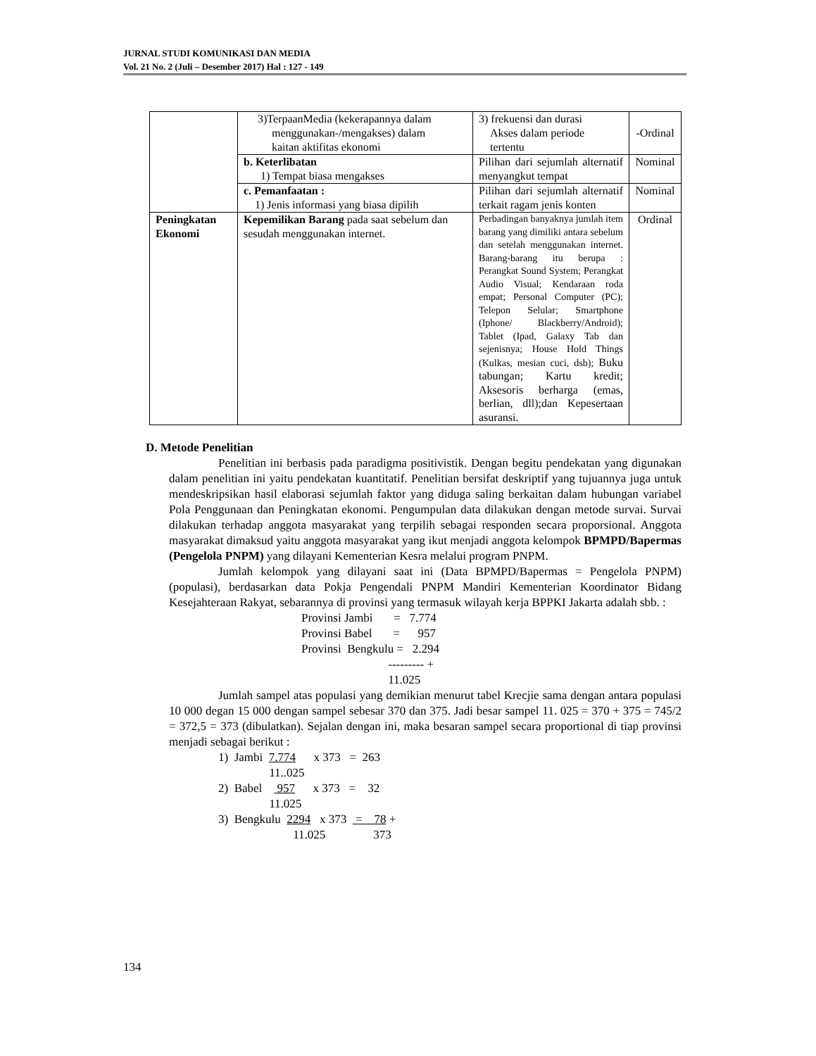JURNAL STUDI KOMUNIKASI DAN MEDIA
Vol. 21 No. 2 (Juli – Desember 2017) Hal : 127 - 149
| | 3)TerpaanMedia (kekerapannya dalam menggunakan-/mengakses) dalam kaitan aktifitas ekonomi | 3) frekuensi dan durasi Akses dalam periode tertentu | -Ordinal |
| | b. Keterlibatan 1) Tempat biasa mengakses | Pilihan dari sejumlah alternatif menyangkut tempat | Nominal |
| | c. Pemanfaatan : 1) Jenis informasi yang biasa dipilih | Pilihan dari sejumlah alternatif terkait ragam jenis konten | Nominal |
| Peningkatan Ekonomi | Kepemilikan Barang pada saat sebelum dan sesudah menggunakan internet. | Perbadingan banyaknya jumlah item barang yang dimiliki antara sebelum dan setelah menggunakan internet. Barang-barang itu berupa : Perangkat Sound System; Perangkat Audio Visual; Kendaraan roda empat; Personal Computer (PC); Telepon Selular; Smartphone (Iphone/ Blackberry/Android); Tablet (Ipad, Galaxy Tab dan sejenisnya; House Hold Things (Kulkas, mesian cuci, dsb); Buku tabungan; Kartu kredit; Aksesoris berharga (emas, berlian, dll);dan Kepesertaan asuransi. | Ordinal |
D. Metode Penelitian
Penelitian ini berbasis pada paradigma positivistik. Dengan begitu pendekatan yang digunakan dalam penelitian ini yaitu pendekatan kuantitatif. Penelitian bersifat deskriptif yang tujuannya juga untuk mendeskripsikan hasil elaborasi sejumlah faktor yang diduga saling berkaitan dalam hubungan variabel Pola Penggunaan dan Peningkatan ekonomi. Pengumpulan data dilakukan dengan metode survai. Survai dilakukan terhadap anggota masyarakat yang terpilih sebagai responden secara proporsional. Anggota masyarakat dimaksud yaitu anggota masyarakat yang ikut menjadi anggota kelompok BPMPD/Bapermas (Pengelola PNPM) yang dilayani Kementerian Kesra melalui program PNPM.
Jumlah kelompok yang dilayani saat ini (Data BPMPD/Bapermas = Pengelola PNPM) (populasi), berdasarkan data Pokja Pengendali PNPM Mandiri Kementerian Koordinator Bidang Kesejahteraan Rakyat, sebarannya di provinsi yang termasuk wilayah kerja BPPKI Jakarta adalah sbb. :
Provinsi Jambi = 7.774 Provinsi Babel = 957 Provinsi Bengkulu = 2.294 --------- + 11.025
Jumlah sampel atas populasi yang demikian menurut tabel Krecjie sama dengan antara populasi 10 000 degan 15 000 dengan sampel sebesar 370 dan 375. Jadi besar sampel 11. 025 = 370 + 375 = 745/2 = 372,5 = 373 (dibulatkan). Sejalan dengan ini, maka besaran sampel secara proportional di tiap provinsi menjadi sebagai berikut :
1) Jambi 7.774 x 373 = 263 11..025 2) Babel 957 x 373 = 32 11.025 3) Bengkulu 2294 x 373 = 78 + 11.025 373
134